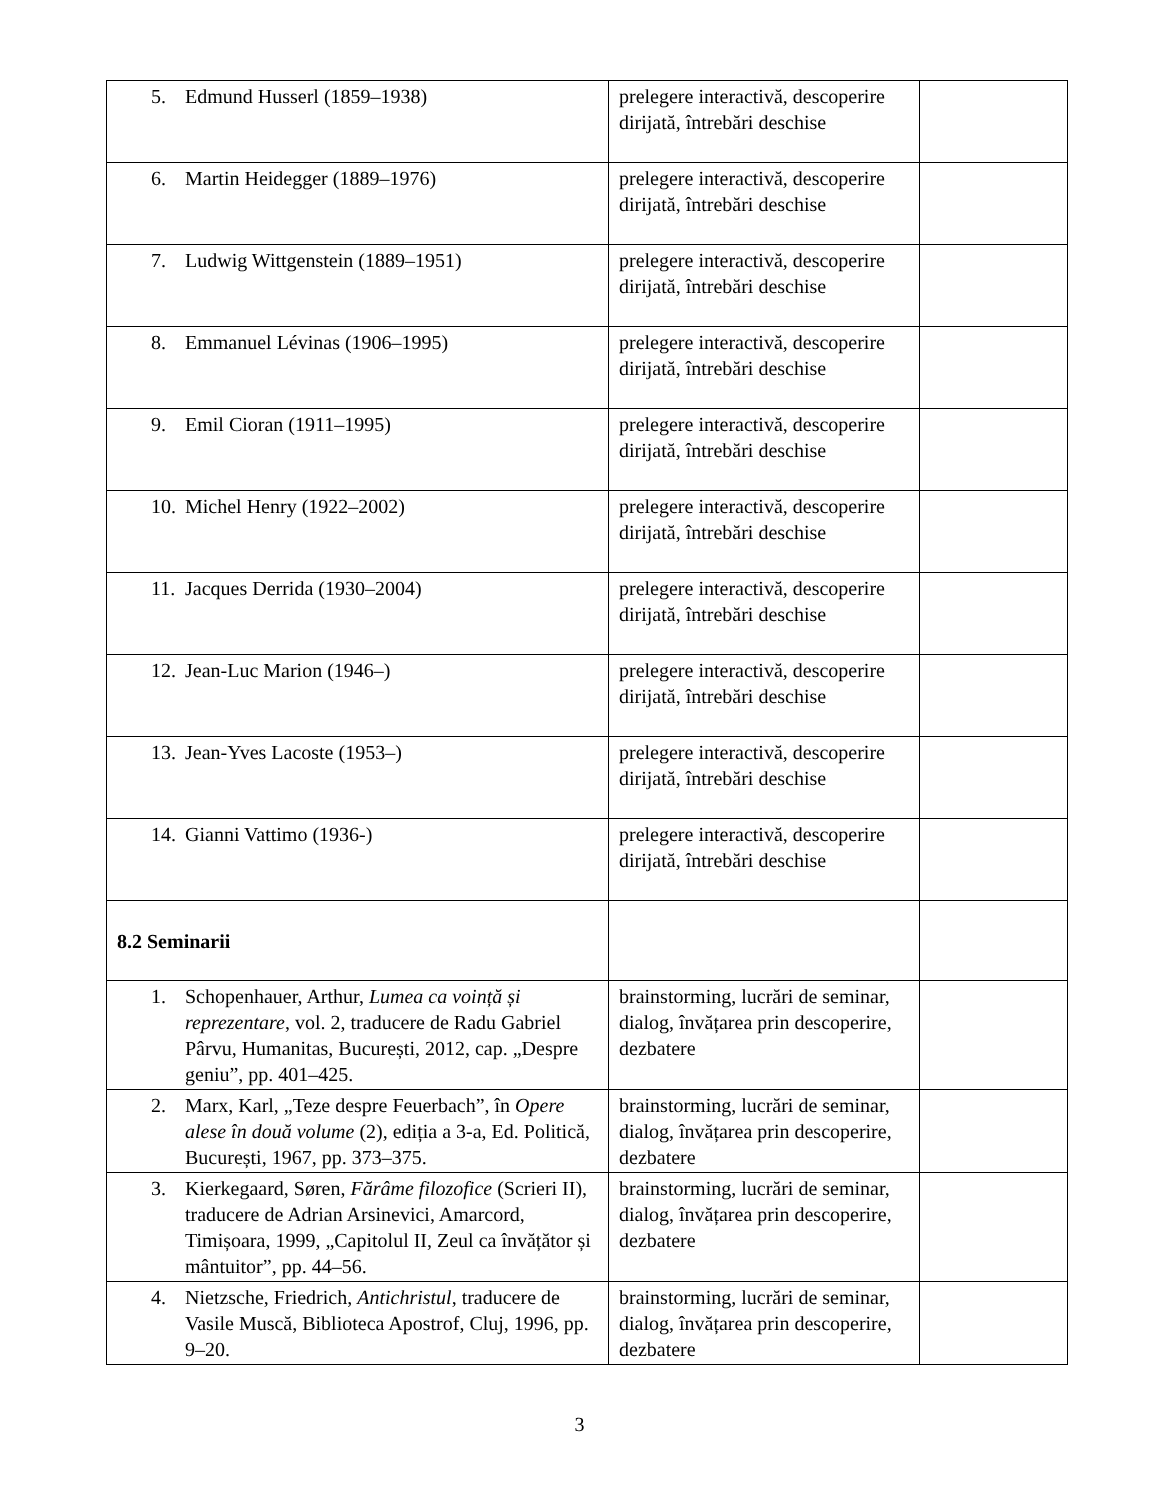| 5. Edmund Husserl (1859–1938) | prelegere interactivă, descoperire dirijată, întrebări deschise | |
| 6. Martin Heidegger (1889–1976) | prelegere interactivă, descoperire dirijată, întrebări deschise | |
| 7. Ludwig Wittgenstein (1889–1951) | prelegere interactivă, descoperire dirijată, întrebări deschise | |
| 8. Emmanuel Lévinas (1906–1995) | prelegere interactivă, descoperire dirijată, întrebări deschise | |
| 9. Emil Cioran (1911–1995) | prelegere interactivă, descoperire dirijată, întrebări deschise | |
| 10. Michel Henry (1922–2002) | prelegere interactivă, descoperire dirijată, întrebări deschise | |
| 11. Jacques Derrida (1930–2004) | prelegere interactivă, descoperire dirijată, întrebări deschise | |
| 12. Jean-Luc Marion (1946–) | prelegere interactivă, descoperire dirijată, întrebări deschise | |
| 13. Jean-Yves Lacoste (1953–) | prelegere interactivă, descoperire dirijată, întrebări deschise | |
| 14. Gianni Vattimo (1936-) | prelegere interactivă, descoperire dirijată, întrebări deschise | |
| 8.2 Seminarii | | |
| 1. Schopenhauer, Arthur, Lumea ca voință și reprezentare , vol. 2, traducere de Radu Gabriel Pârvu, Humanitas, București, 2012, cap. „Despre geniu”, pp. 401–425. | brainstorming, lucrări de seminar, dialog, învățarea prin descoperire, dezbatere | |
| 2. Marx, Karl, „Teze despre Feuerbach”, în Opere alese în două volume (2), ediția a 3-a, Ed. Politică, București, 1967, pp. 373–375. | brainstorming, lucrări de seminar, dialog, învățarea prin descoperire, dezbatere | |
| 3. Kierkegaard, Søren, Fărâme filozofice (Scrieri II), traducere de Adrian Arsinevici, Amarcord, Timișoara, 1999, „Capitolul II, Zeul ca învățător și mântuitor”, pp. 44–56. | brainstorming, lucrări de seminar, dialog, învățarea prin descoperire, dezbatere | |
| 4. Nietzsche, Friedrich, Antichristul , traducere de Vasile Muscă, Biblioteca Apostrof, Cluj, 1996, pp. 9–20. | brainstorming, lucrări de seminar, dialog, învățarea prin descoperire, dezbatere | |
3